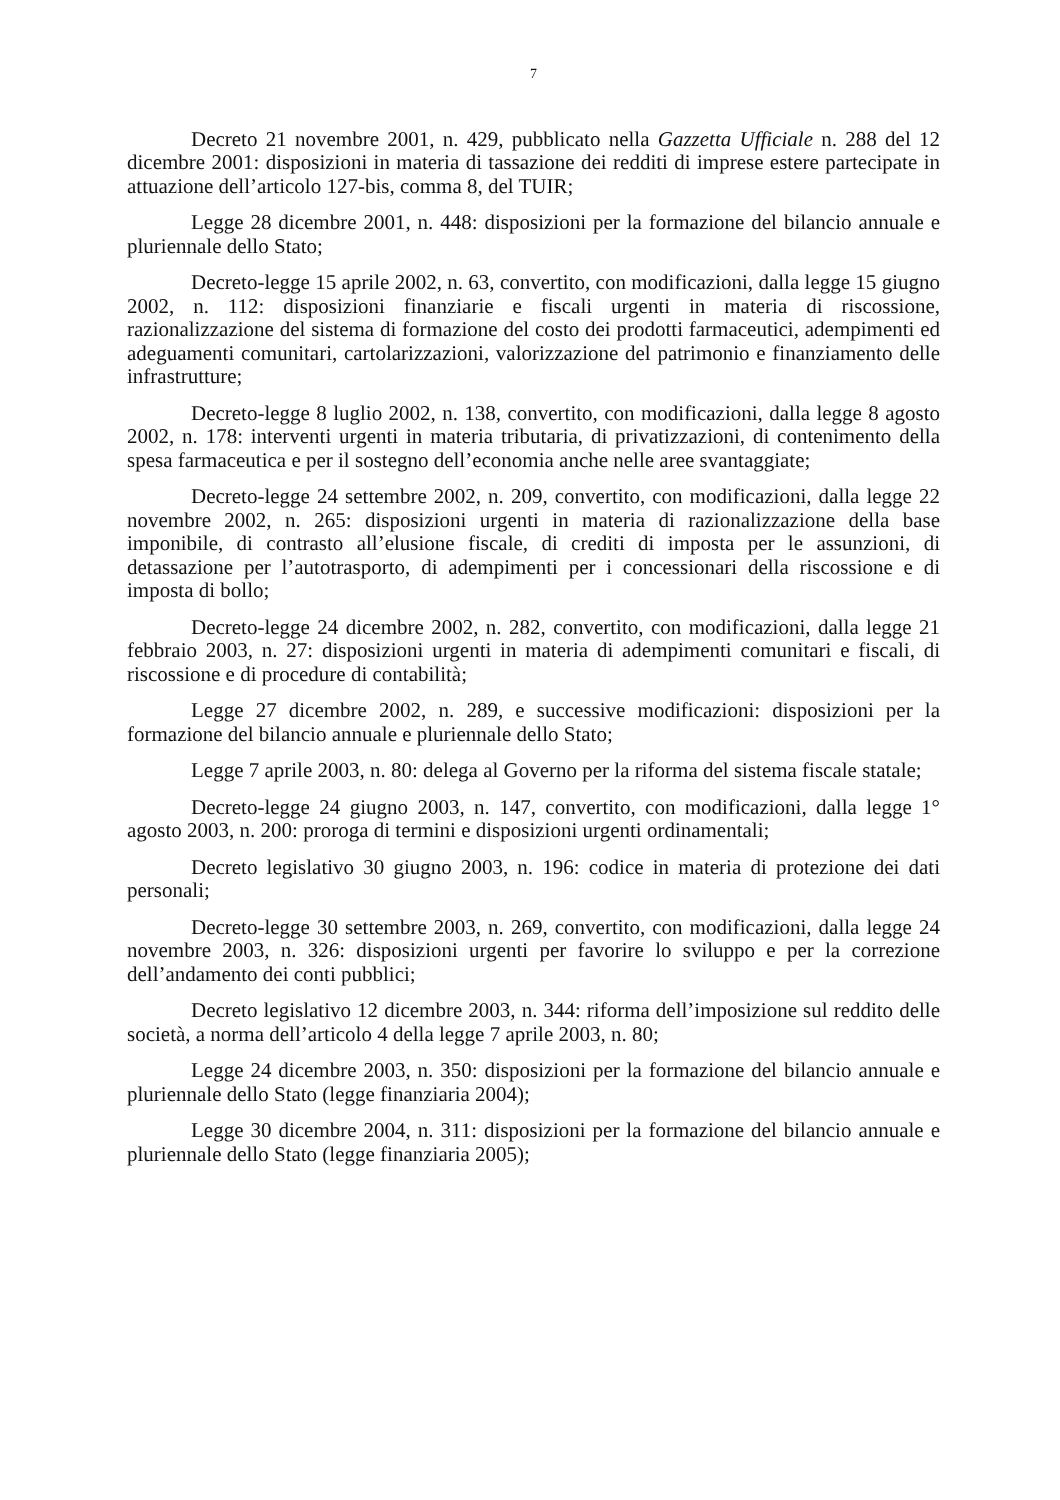7
Decreto 21 novembre 2001, n. 429, pubblicato nella Gazzetta Ufficiale n. 288 del 12 dicembre 2001: disposizioni in materia di tassazione dei redditi di imprese estere partecipate in attuazione dell’articolo 127-bis, comma 8, del TUIR;
Legge 28 dicembre 2001, n. 448: disposizioni per la formazione del bilancio annuale e pluriennale dello Stato;
Decreto-legge 15 aprile 2002, n. 63, convertito, con modificazioni, dalla legge 15 giugno 2002, n. 112: disposizioni finanziarie e fiscali urgenti in materia di riscossione, razionalizzazione del sistema di formazione del costo dei prodotti farmaceutici, adempimenti ed adeguamenti comunitari, cartolarizzazioni, valorizzazione del patrimonio e finanziamento delle infrastrutture;
Decreto-legge 8 luglio 2002, n. 138, convertito, con modificazioni, dalla legge 8 agosto 2002, n. 178: interventi urgenti in materia tributaria, di privatizzazioni, di contenimento della spesa farmaceutica e per il sostegno dell’economia anche nelle aree svantaggiate;
Decreto-legge 24 settembre 2002, n. 209, convertito, con modificazioni, dalla legge 22 novembre 2002, n. 265: disposizioni urgenti in materia di razionalizzazione della base imponibile, di contrasto all’elusione fiscale, di crediti di imposta per le assunzioni, di detassazione per l’autotrasporto, di adempimenti per i concessionari della riscossione e di imposta di bollo;
Decreto-legge 24 dicembre 2002, n. 282, convertito, con modificazioni, dalla legge 21 febbraio 2003, n. 27: disposizioni urgenti in materia di adempimenti comunitari e fiscali, di riscossione e di procedure di contabilità;
Legge 27 dicembre 2002, n. 289, e successive modificazioni: disposizioni per la formazione del bilancio annuale e pluriennale dello Stato;
Legge 7 aprile 2003, n. 80: delega al Governo per la riforma del sistema fiscale statale;
Decreto-legge 24 giugno 2003, n. 147, convertito, con modificazioni, dalla legge 1° agosto 2003, n. 200: proroga di termini e disposizioni urgenti ordinamentali;
Decreto legislativo 30 giugno 2003, n. 196: codice in materia di protezione dei dati personali;
Decreto-legge 30 settembre 2003, n. 269, convertito, con modificazioni, dalla legge 24 novembre 2003, n. 326: disposizioni urgenti per favorire lo sviluppo e per la correzione dell’andamento dei conti pubblici;
Decreto legislativo 12 dicembre 2003, n. 344: riforma dell’imposizione sul reddito delle società, a norma dell’articolo 4 della legge 7 aprile 2003, n. 80;
Legge 24 dicembre 2003, n. 350: disposizioni per la formazione del bilancio annuale e pluriennale dello Stato (legge finanziaria 2004);
Legge 30 dicembre 2004, n. 311: disposizioni per la formazione del bilancio annuale e pluriennale dello Stato (legge finanziaria 2005);